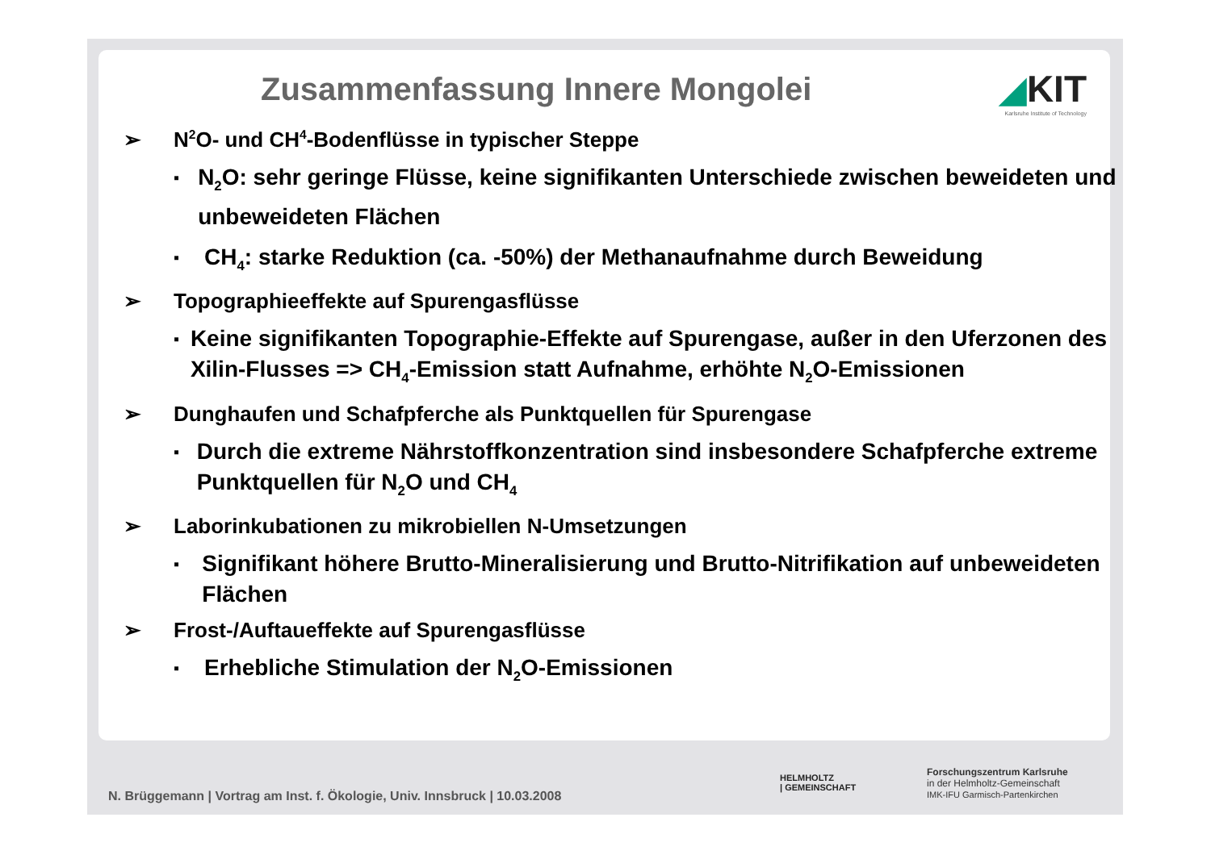Zusammenfassung Innere Mongolei
◢KIT
Karlsruhe Institute of Technology
➢ N<sub>2</sub>O- und CH<sub>4</sub>-Bodenflüsse in typischer Steppe
▪
N<sub>2</sub>O: sehr geringe Flüsse, keine signifikanten Unterschiede zwischen beweideten und unbeweideten Flächen
▪
CH<sub>4</sub>: starke Reduktion (ca. -50%) der Methanaufnahme durch Beweidung
➢ Topographieeffekte auf Spurengasflüsse
▪
Keine signifikanten Topographie-Effekte auf Spurengase, außer in den Uferzonen des Xilin-Flusses => CH<sub>4</sub>-Emission statt Aufnahme, erhöhte N<sub>2</sub>O-Emissionen
➢ Dunghaufen und Schafpferche als Punktquellen für Spurengase
▪
Durch die extreme Nährstoffkonzentration sind insbesondere Schafpferche extreme Punktquellen für N<sub>2</sub>O und CH<sub>4</sub>
➢ Laborinkubationen zu mikrobiellen N-Umsetzungen
▪
Signifikant höhere Brutto-Mineralisierung und Brutto-Nitrifikation auf unbeweideten Flächen
➢ Frost-/Auftaueffekte auf Spurengasflüsse
▪
Erhebliche Stimulation der N<sub>2</sub>O-Emissionen
N. Brüggemann | Vortrag am Inst. f. Ökologie, Univ. Innsbruck | 10.03.2008
HELMHOLTZ
| GEMEINSCHAFT
Forschungszentrum Karlsruhe
in der Helmholtz-Gemeinschaft
IMK-IFU Garmisch-Partenkirchen